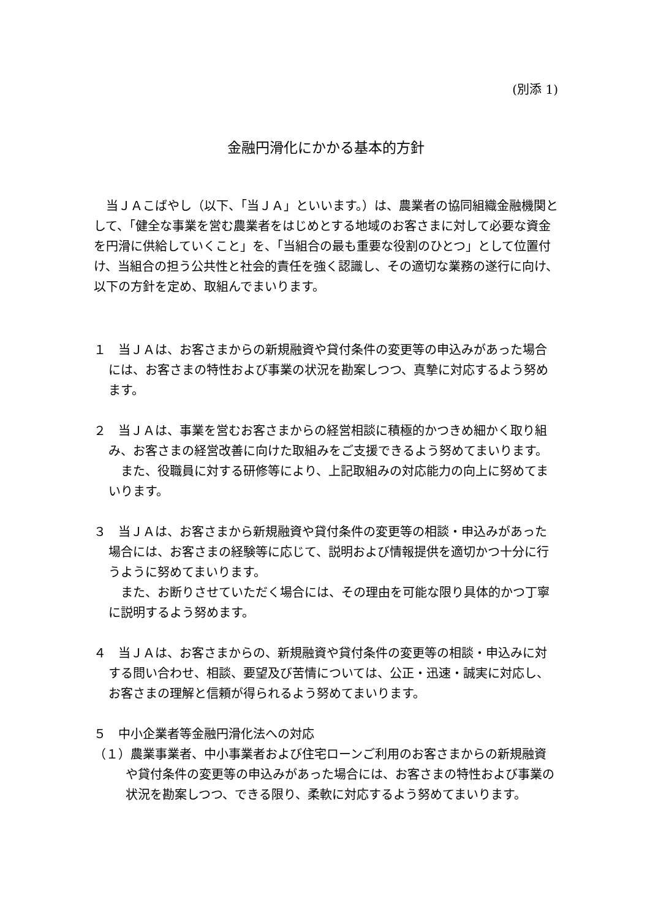(別添 1)
金融円滑化にかかる基本的方針
当ＪＡこばやし（以下、「当ＪＡ」といいます。）は、農業者の協同組織金融機関として、「健全な事業を営む農業者をはじめとする地域のお客さまに対して必要な資金を円滑に供給していくこと」を、「当組合の最も重要な役割のひとつ」として位置付け、当組合の担う公共性と社会的責任を強く認識し、その適切な業務の遂行に向け、以下の方針を定め、取組んでまいります。
１　当ＪＡは、お客さまからの新規融資や貸付条件の変更等の申込みがあった場合には、お客さまの特性および事業の状況を勘案しつつ、真摯に対応するよう努めます。
２　当ＪＡは、事業を営むお客さまからの経営相談に積極的かつきめ細かく取り組み、お客さまの経営改善に向けた取組みをご支援できるよう努めてまいります。
また、役職員に対する研修等により、上記取組みの対応能力の向上に努めてまいります。
３　当ＪＡは、お客さまから新規融資や貸付条件の変更等の相談・申込みがあった場合には、お客さまの経験等に応じて、説明および情報提供を適切かつ十分に行うように努めてまいります。
また、お断りさせていただく場合には、その理由を可能な限り具体的かつ丁寧に説明するよう努めます。
４　当ＪＡは、お客さまからの、新規融資や貸付条件の変更等の相談・申込みに対する問い合わせ、相談、要望及び苦情については、公正・迅速・誠実に対応し、お客さまの理解と信頼が得られるよう努めてまいります。
５　中小企業者等金融円滑化法への対応
（１）農業事業者、中小事業者および住宅ローンご利用のお客さまからの新規融資や貸付条件の変更等の申込みがあった場合には、お客さまの特性および事業の状況を勘案しつつ、できる限り、柔軟に対応するよう努めてまいります。